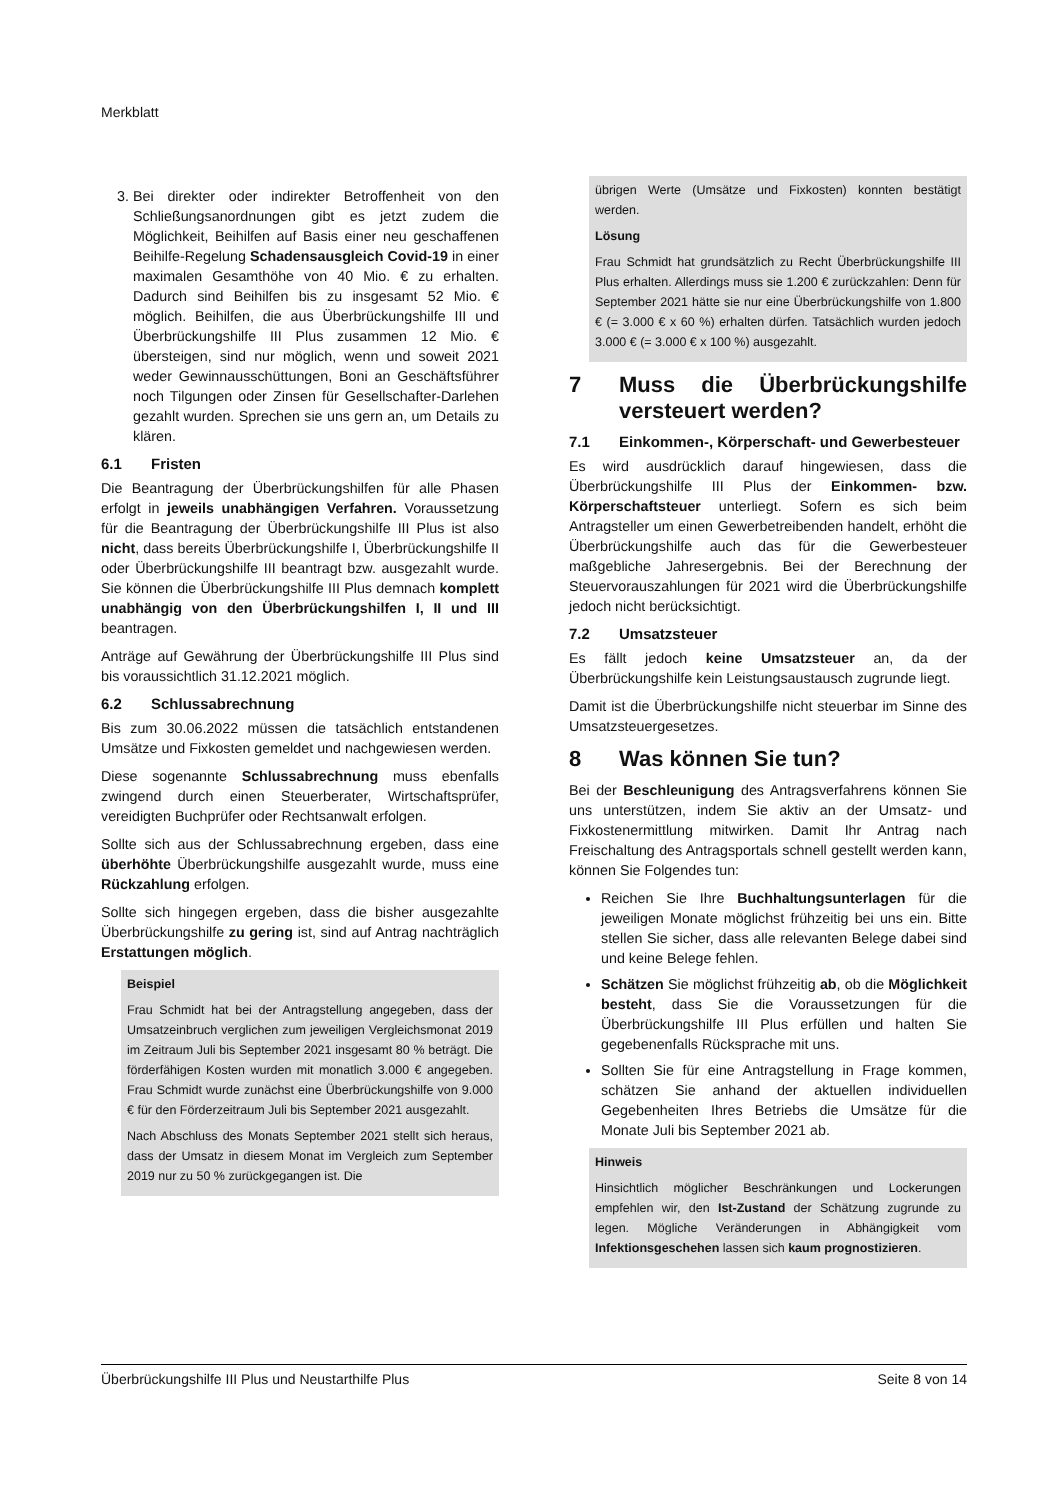Merkblatt
3. Bei direkter oder indirekter Betroffenheit von den Schließungsanordnungen gibt es jetzt zudem die Möglichkeit, Beihilfen auf Basis einer neu geschaffenen Beihilfe-Regelung Schadensausgleich Covid-19 in einer maximalen Gesamthöhe von 40 Mio. € zu erhalten. Dadurch sind Beihilfen bis zu insgesamt 52 Mio. € möglich. Beihilfen, die aus Überbrückungshilfe III und Überbrückungshilfe III Plus zusammen 12 Mio. € übersteigen, sind nur möglich, wenn und soweit 2021 weder Gewinnausschüttungen, Boni an Geschäftsführer noch Tilgungen oder Zinsen für Gesellschafter-Darlehen gezahlt wurden. Sprechen sie uns gern an, um Details zu klären.
6.1 Fristen
Die Beantragung der Überbrückungshilfen für alle Phasen erfolgt in jeweils unabhängigen Verfahren. Voraussetzung für die Beantragung der Überbrückungshilfe III Plus ist also nicht, dass bereits Überbrückungshilfe I, Überbrückungshilfe II oder Überbrückungshilfe III beantragt bzw. ausgezahlt wurde. Sie können die Überbrückungshilfe III Plus demnach komplett unabhängig von den Überbrückungshilfen I, II und III beantragen.
Anträge auf Gewährung der Überbrückungshilfe III Plus sind bis voraussichtlich 31.12.2021 möglich.
6.2 Schlussabrechnung
Bis zum 30.06.2022 müssen die tatsächlich entstandenen Umsätze und Fixkosten gemeldet und nachgewiesen werden.
Diese sogenannte Schlussabrechnung muss ebenfalls zwingend durch einen Steuerberater, Wirtschaftsprüfer, vereidigten Buchprüfer oder Rechtsanwalt erfolgen.
Sollte sich aus der Schlussabrechnung ergeben, dass eine überhöhte Überbrückungshilfe ausgezahlt wurde, muss eine Rückzahlung erfolgen.
Sollte sich hingegen ergeben, dass die bisher ausgezahlte Überbrückungshilfe zu gering ist, sind auf Antrag nachträglich Erstattungen möglich.
Beispiel
Frau Schmidt hat bei der Antragstellung angegeben, dass der Umsatzeinbruch verglichen zum jeweiligen Vergleichsmonat 2019 im Zeitraum Juli bis September 2021 insgesamt 80 % beträgt. Die förderfähigen Kosten wurden mit monatlich 3.000 € angegeben. Frau Schmidt wurde zunächst eine Überbrückungshilfe von 9.000 € für den Förderzeitraum Juli bis September 2021 ausgezahlt.
Nach Abschluss des Monats September 2021 stellt sich heraus, dass der Umsatz in diesem Monat im Vergleich zum September 2019 nur zu 50 % zurückgegangen ist. Die
übrigen Werte (Umsätze und Fixkosten) konnten bestätigt werden.
Lösung
Frau Schmidt hat grundsätzlich zu Recht Überbrückungshilfe III Plus erhalten. Allerdings muss sie 1.200 € zurückzahlen: Denn für September 2021 hätte sie nur eine Überbrückungshilfe von 1.800 € (= 3.000 € x 60 %) erhalten dürfen. Tatsächlich wurden jedoch 3.000 € (= 3.000 € x 100 %) ausgezahlt.
7 Muss die Überbrückungshilfe versteuert werden?
7.1 Einkommen-, Körperschaft- und Gewerbesteuer
Es wird ausdrücklich darauf hingewiesen, dass die Überbrückungshilfe III Plus der Einkommen- bzw. Körperschaftsteuer unterliegt. Sofern es sich beim Antragsteller um einen Gewerbetreibenden handelt, erhöht die Überbrückungshilfe auch das für die Gewerbesteuer maßgebliche Jahresergebnis. Bei der Berechnung der Steuervorauszahlungen für 2021 wird die Überbrückungshilfe jedoch nicht berücksichtigt.
7.2 Umsatzsteuer
Es fällt jedoch keine Umsatzsteuer an, da der Überbrückungshilfe kein Leistungsaustausch zugrunde liegt.
Damit ist die Überbrückungshilfe nicht steuerbar im Sinne des Umsatzsteuergesetzes.
8 Was können Sie tun?
Bei der Beschleunigung des Antragsverfahrens können Sie uns unterstützen, indem Sie aktiv an der Umsatz- und Fixkostenermittlung mitwirken. Damit Ihr Antrag nach Freischaltung des Antragsportals schnell gestellt werden kann, können Sie Folgendes tun:
Reichen Sie Ihre Buchhaltungsunterlagen für die jeweiligen Monate möglichst frühzeitig bei uns ein. Bitte stellen Sie sicher, dass alle relevanten Belege dabei sind und keine Belege fehlen.
Schätzen Sie möglichst frühzeitig ab, ob die Möglichkeit besteht, dass Sie die Voraussetzungen für die Überbrückungshilfe III Plus erfüllen und halten Sie gegebenenfalls Rücksprache mit uns.
Sollten Sie für eine Antragstellung in Frage kommen, schätzen Sie anhand der aktuellen individuellen Gegebenheiten Ihres Betriebs die Umsätze für die Monate Juli bis September 2021 ab.
Hinweis
Hinsichtlich möglicher Beschränkungen und Lockerungen empfehlen wir, den Ist-Zustand der Schätzung zugrunde zu legen. Mögliche Veränderungen in Abhängigkeit vom Infektionsgeschehen lassen sich kaum prognostizieren.
Überbrückungshilfe III Plus und Neustarthilfe Plus Seite 8 von 14